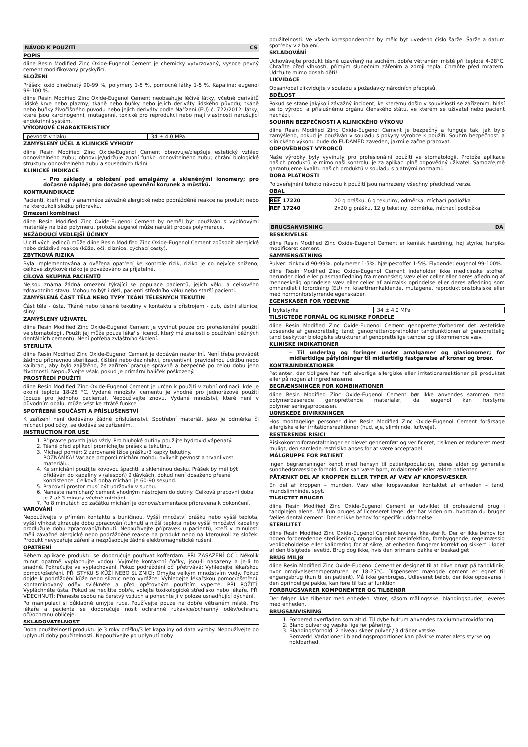NÁVOD K POUŽITÍ CS
POPIS
dline Resin Modified Zinc Oxide-Eugenol Cement je chemicky vytvrzovaný, vysoce pevný cement modifikovaný pryskyřicí.
SLOŽENÍ
Prášek: oxid zinečnatý 90-99 %, polymery 1-5 %, pomocné látky 1-5 %. Kapalina: eugenol 99-100 %.
dline Resin Modified Zinc Oxide-Eugenol Cement neobsahuje léčivé látky, včetně derivátů lidské krve nebo plazmy; tkáně nebo buňky nebo jejich deriváty lidského původu; tkáně nebo buňky živočišného původu nebo jejich deriváty podle Nařízení (EU) č. 722/2012; látky, které jsou karcinogenní, mutagenní, toxické pro reprodukci nebo mají vlastnosti narušující endokrinní systém.
VÝKONOVÉ CHARAKTERISTIKY
| pevnost v tlaku | 34 ± 4.0 MPa |
ZAMÝŠLENÝ ÚČEL A KLINICKÉ VÝHODY
dline Resin Modified Zinc Oxide-Eugenol Cement obnovuje/zlepšuje estetický vzhled obnovitelného zubu; obnovuje/udržuje zubní funkci obnovitelného zubu; chrání biologické struktury obnovitelného zubu a sousedních tkání.
KLINICKÉ INDIKACE
– Pro základy a obložení pod amalgámy a skleněnými ionomery; pro dočasné náplně; pro dočasné upevnění korunek a můstků.
KONTRAINDIKACE
Pacienti, kteří mají v anamnéze závažné alergické nebo podrážděné reakce na produkt nebo na kteroukoli složku přípravku.
Omezení kombinací
dline Resin Modified Zinc Oxide-Eugenol Cement by neměl být používán s výplňovými materiály na bázi polymeru, protože eugenol může narušit proces polymerace.
NEŽÁDOUCÍ VEDLEJŠÍ ÚČINKY
U citlivých jedinců může dline Resin Modified Zinc Oxide-Eugenol Cement způsobit alergické nebo dráždivé reakce (kůže, oči, sliznice, dýchací cesty).
ZBYTKOVÁ RIZIKA
Byla implementována a ověřena opatření ke kontrole rizik, riziko je co nejvíce sníženo, celkové zbytkové riziko je považováno za přijatelné.
CÍLOVÁ SKUPINA PACIENTŮ
Nejsou známa žádná omezení týkající se populace pacientů, jejich věku a celkového zdravotního stavu. Mohou to být i děti, pacienti středního věku nebo starší pacienti.
ZAMÝŠLENÁ ČÁST TĚLA NEBO TYPY TKÁNÍ TĚLESNÝCH TEKUTIN
Část těla - ústa. Tkáně nebo tělesné tekutiny v kontaktu s přístrojem - zub, ústní sliznice, sliny.
ZAMÝŠLENÝ UŽIVATEL
dline Resin Modified Zinc Oxide-Eugenol Cement je vyvinut pouze pro profesionální použití ve stomatologii. Použít jej může pouze lékař s licencí, který má znalosti o používání běžných dentálních cementů. Není potřeba zvláštního školení.
STERILITA
dline Resin Modified Zinc Oxide-Eugenol Cement je dodáván nesterilní. Není třeba provádět žádnou přípravnou sterilizaci, čištění nebo dezinfekci, preventivní, pravidelnou údržbu nebo kalibraci, aby bylo zajištěno, že zařízení pracuje správně a bezpečně po celou dobu jeho životnosti. Nepoužívejte však, pokud je primární balíček poškozený.
PROSTŘEDÍ POUŽITÍ
dline Resin Modified Zinc Oxide-Eugenol Cement je určen k použití v zubní ordinaci, kde je okolní teplota 18-25 °C. Vydané množství cementu je vhodné pro jednorázové použití (pouze pro jednoho pacienta). Nepoužívejte znovu. Vydané množství, které není v původním obalu, může vést ke ztrátě funkce
SPOTŘEBNÍ SOUČÁSTI A PŘÍSLUŠENSTVÍ
K zařízení není dodáváno žádné příslušenství. Spotřební materiál, jako je odměrka či míchací podložky, se dodává se zařízením.
INSTRUCTION FOR USE
1. Připravte povrch jako vždy. Pro hluboké dutiny použijte hydroxid vápenatý.
2. Těsně před aplikací promíchejte prášek a tekutinu.
3. Míchací poměr: 2 zarovnané lžíce prášku/3 kapky tekutiny.
POZNÁMKA! Variace proporcí míchání mohou ovlivnit pevnost a trvanlivost materiálu.
4. Ke smíchání použijte kovovou špachtli a skleněnou desku. Prášek by měl být přidáván do kapaliny v (alespoň) 2 dávkách, dokud není dosaženo přesné konzistence. Celková doba míchání je 60-90 sekund.
5. Pracovní prostor musí být udržován v suchu.
6. Naneste namíchaný cement vhodným nástrojem do dutiny. Celková pracovní doba je 2 až 3 minuty včetně míchání.
7. Po 8 minutách od začátku míchání je obnova/cementace připravena k dokončení.
VAROVÁNÍ
Nepoužívejte v přímém kontaktu s buničinou. Vyšší množství prášku nebo vyšší teplota, vyšší vlhkost zkracuje dobu zpracování/tuhnutí a nižší teplota nebo vyšší množství kapaliny prodlužuje dobu zpracování/tuhnutí. Nepoužívejte přípravek u pacientů, kteří v minulosti měli závažné alergické nebo podrážděné reakce na produkt nebo na kteroukoli ze složek. Produkt nevyzařuje záření a nezpůsobuje žádné elektromagnetické rušení.
OPATŘENÍ
Během aplikace produktu se doporučuje používat kofferdam. PŘI ZASAŽENÍ OČÍ: Několik minut opatrně vyplachujte vodou. Vyjměte kontaktní čočky, jsou-li nasazeny a je-li to snadné. Pokračujte ve vyplachování. Pokud podráždění očí přetrvává: Vyhledejte lékařskou pomoc/ošetření. PŘI STYKU S KŮŽÍ NEBO SLIZNICÍ: Omyjte velkým množstvím vody. Pokud dojde k podráždění kůže nebo sliznic nebo vyrážce: Vyhledejte lékařskou pomoc/ošetření. Kontaminovaný oděv svlékněte a před opětovným použitím vyperte. PŘI POŽITÍ: Vypláchněte ústa. Pokud se necítíte dobře, volejte toxikologické středisko nebo lékaře. PŘI VDECHNUTÍ: Přeneste osobu na čerstvý vzduch a ponechte ji v poloze usnadňující dýchání.
Po manipulaci si důkladně umyjte ruce. Používejte pouze na dobře větraném místě. Pro lékaře a pacienta se doporučuje nosit ochranné rukavice/ochranný oděv/ochranu očí/ochranu obličeje.
SKLADOVATELNOST
Doba použitelnosti produktu je 3 roky prášku/3 let kapaliny od data výroby. Nepoužívejte po uplynutí doby použitelnosti. Nepoužívejte po uplynutí doby
použitelnosti. Ve všech korespondencích by mělo být uvedeno číslo šarže. Šarže a datum spotřeby viz balení.
SKLADOVÁNÍ
Uchovávejte produkt těsně uzavřený na suchém, dobře větraném místě při teplotě 4-28°C. Chraňte před vlhkostí, přímým slunečním zářením a zdroji tepla. Chraňte před mrazem. Udržujte mimo dosah dětí!
LIKVIDACE
Obsah/obal zlikvidujte v souladu s požadavky národních předpisů.
BDĚLOST
Pokud se stane jakýkoli závažný incident, ke kterému došlo v souvislosti se zařízením, hlásí se to výrobci a příslušnému orgánu členského státu, ve kterém se uživatel nebo pacient nachází.
SOUHRN BEZPEČNOSTI A KLINICKÉHO VÝKONU
dline Resin Modified Zinc Oxide-Eugenol Cement je bezpečný a funguje tak, jak bylo zamýšleno, pokud je používán v souladu s pokyny výrobce k použití. Souhrn bezpečnosti a klinického výkonu bude do EUDAMED zaveden, jakmile začne pracovat.
ODPOVĚDNOST VÝROBCŮ
Naše výrobky byly vyvinuty pro profesionální použití ve stomatologii. Protože aplikace našich produktů je mimo naši kontrolu, je za aplikaci plně odpovědný uživatel. Samozřejmě garantujeme kvalitu našich produktů v souladu s platnými normami.
DOBA PLATNOSTI
Po zveřejnění tohoto návodu k použití jsou nahrazeny všechny předchozí verze.
OBAL
| REF 17220 | 20 g prášku, 6 g tekutiny, odměrka, míchací podložka |
| REF 17240 | 2x20 g prášku, 12 g tekutiny, odměrka, míchací podložka |
BRUGSANVISNING DA
BESKRIVELSE
dline Resin Modified Zinc Oxide-Eugenol Cement er kemisk hærdning, høj styrke, harpiks modificeret cement.
SAMMENSÆTNING
Pulver: zinkoxid 90-99%, polymerer 1-5%, hjælpestoffer 1-5%. Flydende: eugenol 99-100%.
dline Resin Modified Zinc Oxide-Eugenol Cement indeholder ikke medicinske stoffer, herunder blod eller plasmaafledning fra mennesker; væv eller celler eller deres afledning af menneskelig oprindelse væv eller celler af animalsk oprindelse eller deres afledning som omhandlet i forordning (EU) nr. kræftfremkaldende, mutagene, reproduktionstoksiske eller med hormonforstyrrende egenskaber.
EGENSKABER FOR YDEEVNE
| trykstyrke | 34 ± 4.0 MPa |
TILSIGTEDE FORMÅL OG KLINISKE FORDELE
dline Resin Modified Zinc Oxide-Eugenol Cement genopretter/forbedrer det æstetiske udseende af genoprettelig tand; genopretter/opretholder tandfunktionen af genoprettelig tand beskytter biologiske strukturer af genoprettelige tænder og tilkommende væv.
KLINISKE INDIKATIONER
– Til underlag og foringer under amalgamer og glasionomer; for midlertidige påfyldninger til midlertidig fastgørelse af kroner og broer.
KONTRAINDIKATIONER
Patienter, der tidligere har haft alvorlige allergiske eller irritationsreaktioner på produktet eller på nogen af ingredienserne.
BEGRÆNSNINGER FOR KOMBINATIONER
dline Resin Modified Zinc Oxide-Eugenol Cement bør ikke anvendes sammen med polymerbaserede genoprettende materialer, da eugenol kan forstyrre polymeriseringsprocessen.
UØNSKEDE BIVIRKNINGER
Hos modtagelige personer dline Resin Modified Zinc Oxide-Eugenol Cement forårsage allergiske eller irritationsreaktioner (hud, øje, slimhinde, luftveje).
RESTERENDE RISICI
Risikokontrolforanstaltninger er blevet gennemført og verificeret, risikoen er reduceret mest muligt, den samlede restrisiko anses for at være acceptabel.
MÅLGRUPPE FOR PATIENT
Ingen begrænsninger kendt med hensyn til patientpopulation, deres alder og generelle sundhedsmæssige forhold. Der kan være børn, midaldrende eller ældre patienter.
PÅTÆNKT DEL AF KROPPEN ELLER TYPER AF VÆV AF KROPSVÆSKER
En del af kroppen – munden. Væv eller kropsvæsker kontaktet af enheden – tand, mundslimhinde, spyt.
TILSIGTET BRUGER
dline Resin Modified Zinc Oxide-Eugenol Cement er udviklet til professionel brug i tandplejen alene. Må kun bruges af licenseret læge, der har viden om, hvordan du bruger fælles dental cement. Der er ikke behov for specifik uddannelse.
STERILITET
dline Resin Modified Zinc Oxide-Eugenol Cement leveres ikke-sterilt. Der er ikke behov for nogen forberedende sterilisering, rengøring eller desinfektion, forebyggende, regelmæssig vedligeholdelse eller kalibrering for at sikre, at enheden fungerer korrekt og sikkert i løbet af den tilsigtede levetid. Brug dog ikke, hvis den primære pakke er beskadiget
BRUG MILJØ
dline Resin Modified Zinc Oxide-Eugenol Cement er designet til at blive brugt på tandklinik, hvor omgivelsestemperaturen er 18-25°C. Dispenseret mængde cement er egnet til engangsbrug (kun til én patient). Må ikke genbruges. Udleveret beløb, der ikke opbevares i den oprindelige pakke, kan føre til tab af funktion
FORBRUGSVARER KOMPONENTER OG TILBEHØR
Der følger ikke tilbehør med enheden. Varer, såsom målingsske, blandingspuder, leveres med enheden.
BRUGSANVISNING
1. Forbered overfladen som altid. Til dybe hulrum anvendes calciumhydroxidforing.
2. Bland pulver og væske lige før påføring.
3. Blandingsforhold: 2 niveau skeer pulver / 3 dråber væske.
Bemærk! Variationer i blandingsproportioner kan påvirke materialets styrke og holdbarhed.